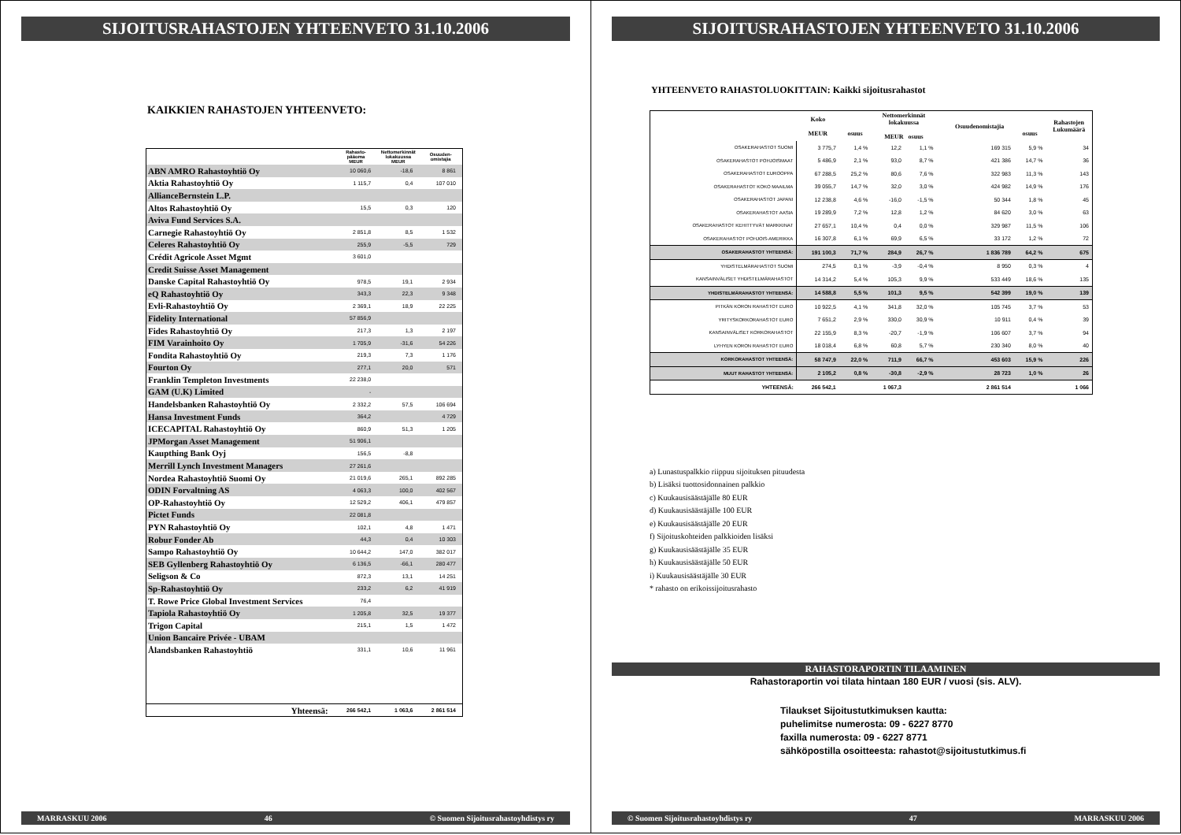SIJOITUSRAHASTOJEN YHTEENVETO 31.10.2006
KAIKKIEN RAHASTOJEN YHTEENVETO:
| | Rahasto- pääoma MEUR | Nettomerkinnät lokakuussa MEUR | Osuuden- omistajia |
| --- | --- | --- | --- |
| ABN AMRO Rahastoyhtiö Oy | 10 060,6 | -18,6 | 8 861 |
| Aktia Rahastoyhtiö Oy | 1 115,7 | 0,4 | 107 010 |
| AllianceBernstein L.P. | | | |
| Altos Rahastoyhtiö Oy | 15,5 | 0,3 | 120 |
| Aviva Fund Services S.A. | | | |
| Carnegie Rahastoyhtiö Oy | 2 851,8 | 8,5 | 1 532 |
| Celeres Rahastoyhtiö Oy | 255,9 | -5,5 | 729 |
| Crédit Agricole Asset Mgmt | 3 601,0 | | |
| Credit Suisse Asset Management | | | |
| Danske Capital Rahastoyhtiö Oy | 978,5 | 19,1 | 2 934 |
| eQ Rahastoyhtiö Oy | 343,3 | 22,3 | 9 348 |
| Evli-Rahastoyhtiö Oy | 2 369,1 | 18,9 | 22 225 |
| Fidelity International | 57 856,9 | | |
| Fides Rahastoyhtiö Oy | 217,3 | 1,3 | 2 197 |
| FIM Varainhoito Oy | 1 705,9 | -31,6 | 54 226 |
| Fondita Rahastoyhtiö Oy | 219,3 | 7,3 | 1 176 |
| Fourton Oy | 277,1 | 20,0 | 571 |
| Franklin Templeton Investments | 22 238,0 | | |
| GAM (U.K) Limited | - | | |
| Handelsbanken Rahastoyhtiö Oy | 2 332,2 | 57,5 | 106 694 |
| Hansa Investment Funds | 364,2 | | 4 729 |
| ICECAPITAL Rahastoyhtiö Oy | 860,9 | 51,3 | 1 205 |
| JPMorgan Asset Management | 51 906,1 | | |
| Kaupthing Bank Oyj | 156,5 | -8,8 | |
| Merrill Lynch Investment Managers | 27 261,6 | | |
| Nordea Rahastoyhtiö Suomi Oy | 21 019,6 | 265,1 | 892 285 |
| ODIN Forvaltning AS | 4 063,3 | 100,0 | 402 567 |
| OP-Rahastoyhtiö Oy | 12 529,2 | 406,1 | 479 857 |
| Pictet Funds | 22 081,8 | | |
| PYN Rahastoyhtiö Oy | 102,1 | 4,8 | 1 471 |
| Robur Fonder Ab | 44,3 | 0,4 | 10 303 |
| Sampo Rahastoyhtiö Oy | 10 644,2 | 147,0 | 382 017 |
| SEB Gyllenberg Rahastoyhtiö Oy | 6 136,5 | -66,1 | 280 477 |
| Seligson & Co | 872,3 | 13,1 | 14 251 |
| Sp-Rahastoyhtiö Oy | 233,2 | 6,2 | 41 919 |
| T. Rowe Price Global Investment Services | 76,4 | | |
| Tapiola Rahastoyhtiö Oy | 1 205,8 | 32,5 | 19 377 |
| Trigon Capital | 215,1 | 1,5 | 1 472 |
| Union Bancaire Privée - UBAM | | | |
| Ålandsbanken Rahastoyhtiö | 331,1 | 10,6 | 11 961 |
| Yhteensä: | 266 542,1 | 1 063,6 | 2 861 514 |
MARRASKUU 2006 46 © Suomen Sijoitusrahastoyhdistys ry
SIJOITUSRAHASTOJEN YHTEENVETO 31.10.2006
YHTEENVETO RAHASTOLUOKITTAIN: Kaikki sijoitusrahastot
| | Koko MEUR | osuus | Nettomerkinnät lokakuussa MEUR osuus | | | Osuudenomistajia | osuus | Rahastojen Lukumäärä |
| --- | --- | --- | --- | --- | --- | --- | --- | --- |
| OSAKERAHASTOT SUOMI | 3 775,7 | 1,4 % | 12,2 | 1,1 % | | 169 315 | 5,9 % | 34 |
| OSAKERAHASTOT POHJOISMAAT | 5 486,9 | 2,1 % | 93,0 | 8,7 % | | 421 386 | 14,7 % | 36 |
| OSAKERAHASTOT EUROOPPA | 67 288,5 | 25,2 % | 80,6 | 7,6 % | | 322 983 | 11,3 % | 143 |
| OSAKERAHASTOT KOKO MAAILMA | 39 055,7 | 14,7 % | 32,0 | 3,0 % | | 424 982 | 14,9 % | 176 |
| OSAKERAHASTOT JAPANI | 12 238,8 | 4,6 % | -16,0 | -1,5 % | | 50 344 | 1,8 % | 45 |
| OSAKERAHASTOT AASIA | 19 289,9 | 7,2 % | 12,8 | 1,2 % | | 84 620 | 3,0 % | 63 |
| OSAKERAHASTOT KEHITTYVÄT MARKKINAT | 27 657,1 | 10,4 % | 0,4 | 0,0 % | | 329 987 | 11,5 % | 106 |
| OSAKERAHASTOT POHJOIS-AMERIKKA | 16 307,8 | 6,1 % | 69,9 | 6,5 % | | 33 172 | 1,2 % | 72 |
| OSAKERAHASTOT YHTEENSÄ: | 191 100,3 | 71,7 % | 284,9 | 26,7 % | | 1 836 789 | 64,2 % | 675 |
| YHDISTELMÄRAHASTOT SUOMI | 274,5 | 0,1 % | -3,9 | -0,4 % | | 8 950 | 0,3 % | 4 |
| KANSAINVÄLISET YHDISTELMÄRAHASTOT | 14 314,2 | 5,4 % | 105,3 | 9,9 % | | 533 449 | 18,6 % | 135 |
| YHDISTELMÄRAHASTOT YHTEENSÄ: | 14 588,8 | 5,5 % | 101,3 | 9,5 % | | 542 399 | 19,0 % | 139 |
| PITKÄN KORON RAHASTOT EURO | 10 922,5 | 4,1 % | 341,8 | 32,0 % | | 105 745 | 3,7 % | 53 |
| YRITYSKORKORAHASTOT EURO | 7 651,2 | 2,9 % | 330,0 | 30,9 % | | 10 911 | 0,4 % | 39 |
| KANSAINVÄLISET KORKORAHASTOT | 22 155,9 | 8,3 % | -20,7 | -1,9 % | | 106 607 | 3,7 % | 94 |
| LYHYEN KORON RAHASTOT EURO | 18 018,4 | 6,8 % | 60,8 | 5,7 % | | 230 340 | 8,0 % | 40 |
| KORKORAHASTOT YHTEENSÄ: | 58 747,9 | 22,0 % | 711,9 | 66,7 % | | 453 603 | 15,9 % | 226 |
| MUUT RAHASTOT YHTEENSÄ: | 2 105,2 | 0,8 % | -30,8 | -2,9 % | | 28 723 | 1,0 % | 26 |
| YHTEENSÄ: | 266 542,1 | | 1 067,3 | | | 2 861 514 | | 1 066 |
a) Lunastuspalkkio riippuu sijoituksen pituudesta
b) Lisäksi tuottosidonnainen palkkio
c) Kuukausisäästäjälle 80 EUR
d) Kuukausisäästäjälle 100 EUR
e) Kuukausisäästäjälle 20 EUR
f) Sijoituskohteiden palkkioiden lisäksi
g) Kuukausisäästäjälle 35 EUR
h) Kuukausisäästäjälle 50 EUR
i) Kuukausisäästäjälle 30 EUR
* rahasto on erikoissijoitusrahasto
RAHASTORAPORTIN TILAAMINEN
Rahastoraportin voi tilata hintaan 180 EUR / vuosi (sis. ALV).
Tilaukset Sijoitustutkimuksen kautta:
puhelimitse numerosta: 09 - 6227 8770
faxilla numerosta: 09 - 6227 8771
sähköpostilla osoitteesta: rahastot@sijoitustutkimus.fi
© Suomen Sijoitusrahastoyhdistys ry 47 MARRASKUU 2006